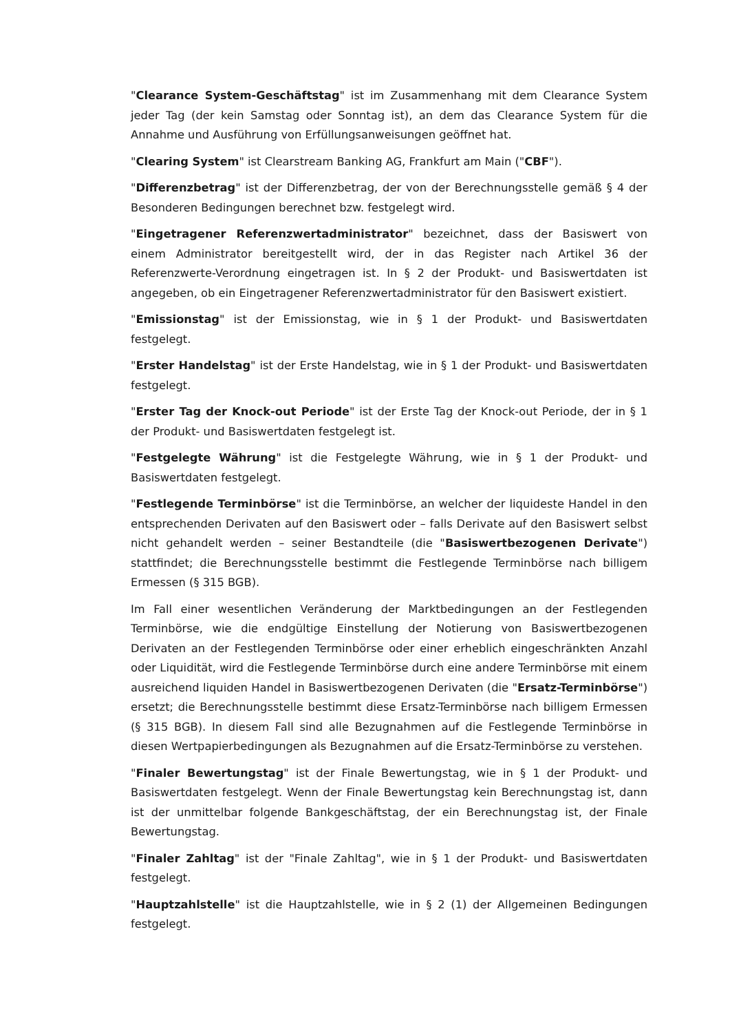"Clearance System-Geschäftstag" ist im Zusammenhang mit dem Clearance System jeder Tag (der kein Samstag oder Sonntag ist), an dem das Clearance System für die Annahme und Ausführung von Erfüllungsanweisungen geöffnet hat.
"Clearing System" ist Clearstream Banking AG, Frankfurt am Main ("CBF").
"Differenzbetrag" ist der Differenzbetrag, der von der Berechnungsstelle gemäß § 4 der Besonderen Bedingungen berechnet bzw. festgelegt wird.
"Eingetragener Referenzwertadministrator" bezeichnet, dass der Basiswert von einem Administrator bereitgestellt wird, der in das Register nach Artikel 36 der Referenzwerte-Verordnung eingetragen ist. In § 2 der Produkt- und Basiswertdaten ist angegeben, ob ein Eingetragener Referenzwertadministrator für den Basiswert existiert.
"Emissionstag" ist der Emissionstag, wie in § 1 der Produkt- und Basiswertdaten festgelegt.
"Erster Handelstag" ist der Erste Handelstag, wie in § 1 der Produkt- und Basiswertdaten festgelegt.
"Erster Tag der Knock-out Periode" ist der Erste Tag der Knock-out Periode, der in § 1 der Produkt- und Basiswertdaten festgelegt ist.
"Festgelegte Währung" ist die Festgelegte Währung, wie in § 1 der Produkt- und Basiswertdaten festgelegt.
"Festlegende Terminbörse" ist die Terminbörse, an welcher der liquideste Handel in den entsprechenden Derivaten auf den Basiswert oder – falls Derivate auf den Basiswert selbst nicht gehandelt werden – seiner Bestandteile (die "Basiswertbezogenen Derivate") stattfindet; die Berechnungsstelle bestimmt die Festlegende Terminbörse nach billigem Ermessen (§ 315 BGB).
Im Fall einer wesentlichen Veränderung der Marktbedingungen an der Festlegenden Terminbörse, wie die endgültige Einstellung der Notierung von Basiswertbezogenen Derivaten an der Festlegenden Terminbörse oder einer erheblich eingeschränkten Anzahl oder Liquidität, wird die Festlegende Terminbörse durch eine andere Terminbörse mit einem ausreichend liquiden Handel in Basiswertbezogenen Derivaten (die "Ersatz-Terminbörse") ersetzt; die Berechnungsstelle bestimmt diese Ersatz-Terminbörse nach billigem Ermessen (§ 315 BGB). In diesem Fall sind alle Bezugnahmen auf die Festlegende Terminbörse in diesen Wertpapierbedingungen als Bezugnahmen auf die Ersatz-Terminbörse zu verstehen.
"Finaler Bewertungstag" ist der Finale Bewertungstag, wie in § 1 der Produkt- und Basiswertdaten festgelegt. Wenn der Finale Bewertungstag kein Berechnungstag ist, dann ist der unmittelbar folgende Bankgeschäftstag, der ein Berechnungstag ist, der Finale Bewertungstag.
"Finaler Zahltag" ist der "Finale Zahltag", wie in § 1 der Produkt- und Basiswertdaten festgelegt.
"Hauptzahlstelle" ist die Hauptzahlstelle, wie in § 2 (1) der Allgemeinen Bedingungen festgelegt.